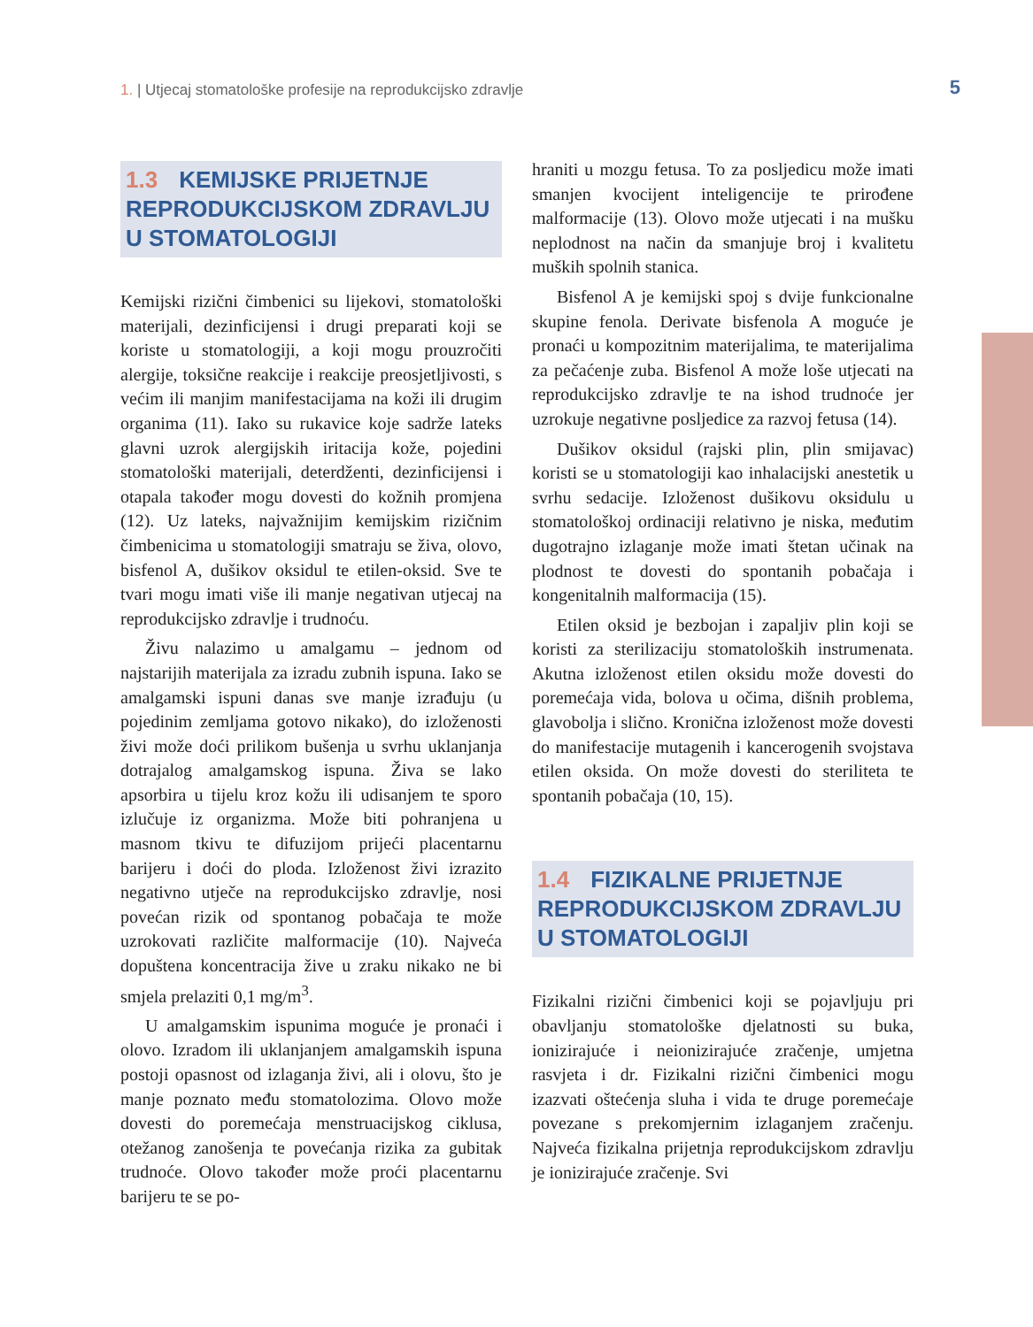1. | Utjecaj stomatološke profesije na reprodukcijsko zdravlje
5
1.3 KEMIJSKE PRIJETNJE REPRODUKCIJSKOM ZDRAVLJU U STOMATOLOGIJI
Kemijski rizični čimbenici su lijekovi, stomatološki materijali, dezinficijensi i drugi preparati koji se koriste u stomatologiji, a koji mogu prouzročiti alergije, toksične reakcije i reakcije preosjetljivosti, s većim ili manjim manifestacijama na koži ili drugim organima (11). Iako su rukavice koje sadrže lateks glavni uzrok alergijskih iritacija kože, pojedini stomatološki materijali, deterdženti, dezinficijensi i otapala također mogu dovesti do kožnih promjena (12). Uz lateks, najvažnijim kemijskim rizičnim čimbenicima u stomatologiji smatraju se živa, olovo, bisfenol A, dušikov oksidul te etilen-oksid. Sve te tvari mogu imati više ili manje negativan utjecaj na reprodukcijsko zdravlje i trudnoću.
Živu nalazimo u amalgamu – jednom od najstarijih materijala za izradu zubnih ispuna. Iako se amalgamski ispuni danas sve manje izrađuju (u pojedinim zemljama gotovo nikako), do izloženosti živi može doći prilikom bušenja u svrhu uklanjanja dotrajalog amalgamskog ispuna. Živa se lako apsorbira u tijelu kroz kožu ili udisanjem te sporo izlučuje iz organizma. Može biti pohranjena u masnom tkivu te difuzijom prijeći placentarnu barijeru i doći do ploda. Izloženost živi izrazito negativno utječe na reprodukcijsko zdravlje, nosi povećan rizik od spontanog pobačaja te može uzrokovati različite malformacije (10). Najveća dopuštena koncentracija žive u zraku nikako ne bi smjela prelaziti 0,1 mg/m<sup>3</sup>.
U amalgamskim ispunima moguće je pronaći i olovo. Izradom ili uklanjanjem amalgamskih ispuna postoji opasnost od izlaganja živi, ali i olovu, što je manje poznato među stomatolozima. Olovo može dovesti do poremećaja menstruacijskog ciklusa, otežanog zanošenja te povećanja rizika za gubitak trudnoće. Olovo također može proći placentarnu barijeru te se po-
hraniti u mozgu fetusa. To za posljedicu može imati smanjen kvocijent inteligencije te prirođene malformacije (13). Olovo može utjecati i na mušku neplodnost na način da smanjuje broj i kvalitetu muških spolnih stanica.
Bisfenol A je kemijski spoj s dvije funkcionalne skupine fenola. Derivate bisfenola A moguće je pronaći u kompozitnim materijalima, te materijalima za pečaćenje zuba. Bisfenol A može loše utjecati na reprodukcijsko zdravlje te na ishod trudnoće jer uzrokuje negativne posljedice za razvoj fetusa (14).
Dušikov oksidul (rajski plin, plin smijavac) koristi se u stomatologiji kao inhalacijski anestetik u svrhu sedacije. Izloženost dušikovu oksidulu u stomatološkoj ordinaciji relativno je niska, međutim dugotrajno izlaganje može imati štetan učinak na plodnost te dovesti do spontanih pobačaja i kongenitalnih malformacija (15).
Etilen oksid je bezbojan i zapaljiv plin koji se koristi za sterilizaciju stomatoloških instrumenata. Akutna izloženost etilen oksidu može dovesti do poremećaja vida, bolova u očima, dišnih problema, glavobolja i slično. Kronična izloženost može dovesti do manifestacije mutagenih i kancerogenih svojstava etilen oksida. On može dovesti do steriliteta te spontanih pobačaja (10, 15).
1.4 FIZIKALNE PRIJETNJE REPRODUKCIJSKOM ZDRAVLJU U STOMATOLOGIJI
Fizikalni rizični čimbenici koji se pojavljuju pri obavljanju stomatološke djelatnosti su buka, ionizirajuće i neionizirajuće zračenje, umjetna rasvjeta i dr. Fizikalni rizični čimbenici mogu izazvati oštećenja sluha i vida te druge poremećaje povezane s prekomjernim izlaganjem zračenju. Najveća fizikalna prijetnja reprodukcijskom zdravlju je ionizirajuće zračenje. Svi